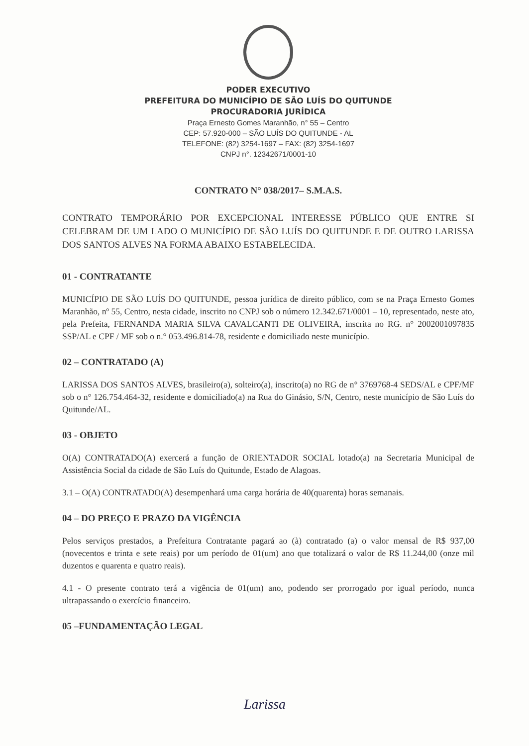PODER EXECUTIVO
PREFEITURA DO MUNICÍPIO DE SÃO LUÍS DO QUITUNDE
PROCURADORIA JURÍDICA
Praça Ernesto Gomes Maranhão, n° 55 – Centro
CEP: 57.920-000 – SÃO LUÍS DO QUITUNDE - AL
TELEFONE: (82) 3254-1697 – FAX: (82) 3254-1697
CNPJ n°. 12342671/0001-10
CONTRATO N° 038/2017– S.M.A.S.
CONTRATO TEMPORÁRIO POR EXCEPCIONAL INTERESSE PÚBLICO QUE ENTRE SI CELEBRAM DE UM LADO O MUNICÍPIO DE SÃO LUÍS DO QUITUNDE E DE OUTRO LARISSA DOS SANTOS ALVES NA FORMA ABAIXO ESTABELECIDA.
01 - CONTRATANTE
MUNICÍPIO DE SÃO LUÍS DO QUITUNDE, pessoa jurídica de direito público, com se na Praça Ernesto Gomes Maranhão, nº 55, Centro, nesta cidade, inscrito no CNPJ sob o número 12.342.671/0001 – 10, representado, neste ato, pela Prefeita, FERNANDA MARIA SILVA CAVALCANTI DE OLIVEIRA, inscrita no RG. n° 2002001097835 SSP/AL e CPF / MF sob o n.° 053.496.814-78, residente e domiciliado neste município.
02 – CONTRATADO (A)
LARISSA DOS SANTOS ALVES, brasileiro(a), solteiro(a), inscrito(a) no RG de n° 3769768-4 SEDS/AL e CPF/MF sob o n° 126.754.464-32, residente e domiciliado(a) na Rua do Ginásio, S/N, Centro, neste município de São Luís do Quitunde/AL.
03 - OBJETO
O(A) CONTRATADO(A) exercerá a função de ORIENTADOR SOCIAL lotado(a) na Secretaria Municipal de Assistência Social da cidade de São Luís do Quitunde, Estado de Alagoas.
3.1 – O(A) CONTRATADO(A) desempenhará uma carga horária de 40(quarenta) horas semanais.
04 – DO PREÇO E PRAZO DA VIGÊNCIA
Pelos serviços prestados, a Prefeitura Contratante pagará ao (à) contratado (a) o valor mensal de R$ 937,00 (novecentos e trinta e sete reais) por um período de 01(um) ano que totalizará o valor de R$ 11.244,00 (onze mil duzentos e quarenta e quatro reais).
4.1 - O presente contrato terá a vigência de 01(um) ano, podendo ser prorrogado por igual período, nunca ultrapassando o exercício financeiro.
05 –FUNDAMENTAÇÃO LEGAL
Larissa